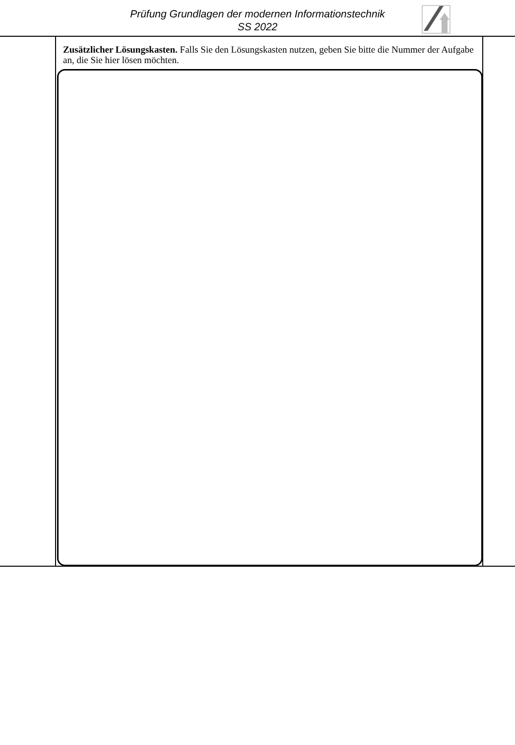Prüfung Grundlagen der modernen Informationstechnik
SS 2022
Zusätzlicher Lösungskasten. Falls Sie den Lösungskasten nutzen, geben Sie bitte die Nummer der Aufgabe an, die Sie hier lösen möchten.